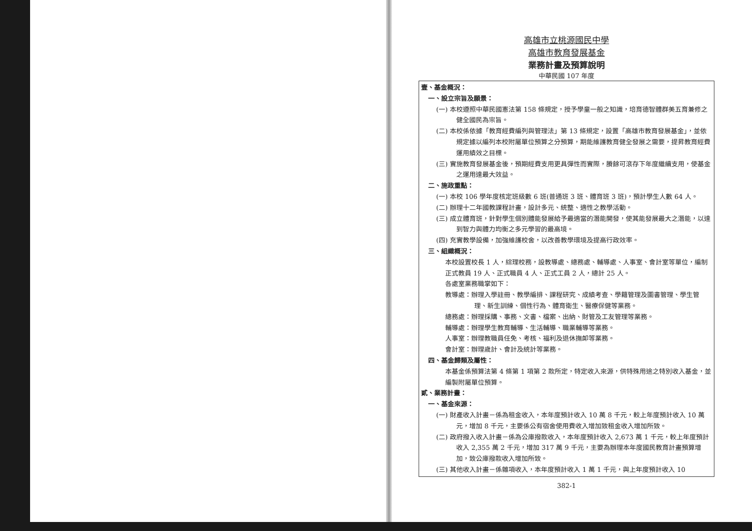高雄市立桃源國民中學
高雄市教育發展基金
業務計畫及預算說明
中華民國 107 年度
壹、基金概況：
一、設立宗旨及願景：
(一) 本校遵照中華民國憲法第 158 條規定，授予學童一般之知識，培育德智體群美五育兼修之健全國民為宗旨。
(二) 本校係依據「教育經費編列與管理法」第 13 條規定，設置「高雄市教育發展基金」，並依規定據以編列本校附屬單位預算之分預算，期能維護教育健全發展之需要，提昇教育經費運用績效之目標。
(三) 實施教育發展基金後，預期經費支用更具彈性而實際，賸餘可滾存下年度繼續支用，使基金之運用達最大效益。
二、施政重點：
(一) 本校 106 學年度核定班級數 6 班(普通班 3 班、體育班 3 班)，預計學生人數 64 人。
(二) 辦理十二年國教課程計畫，設計多元、統整、適性之教學活動。
(三) 成立體育班，針對學生個別體能發展給予最適當的潛能開發，使其能發展最大之潛能，以達到智力與體力均衡之多元學習的最高境。
(四) 充實教學設備，加強維護校舍，以改善教學環境及提高行政效率。
三、組織概況：
本校設置校長 1 人，綜理校務，設教導處、總務處、輔導處、人事室、會計室等單位，編制正式教員 19 人、正式職員 4 人、正式工員 2 人，總計 25 人。
各處室業務職掌如下：
教導處：辦理入學註冊、教學編排、課程研究、成績考查、學籍管理及圖書管理、學生管理、新生訓練、個性行為、體育衛生、醫療保健等業務。
總務處：辦理採購、事務、文書、檔案、出納、財管及工友管理等業務。
輔導處：辦理學生教育輔導、生活輔導、職業輔導等業務。
人事室：辦理教職員任免、考核、福利及退休撫卹等業務。
會計室：辦理歲計、會計及統計等業務。
四、基金歸類及屬性：
本基金係預算法第 4 條第 1 項第 2 款所定，特定收入來源，供特殊用途之特別收入基金，並編製附屬單位預算。
貳、業務計畫：
一、基金來源：
(一) 財產收入計畫－係為租金收入，本年度預計收入 10 萬 8 千元，較上年度預計收入 10 萬元，增加 8 千元，主要係公有宿舍使用費收入增加致租金收入增加所致。
(二) 政府撥入收入計畫－係為公庫撥款收入，本年度預計收入 2,673 萬 1 千元，較上年度預計收入 2,355 萬 2 千元，增加 317 萬 9 千元，主要為辦理本年度國民教育計畫預算增加，致公庫撥款收入增加所致。
(三) 其他收入計畫－係雜項收入，本年度預計收入 1 萬 1 千元，與上年度預計收入 10
382-1